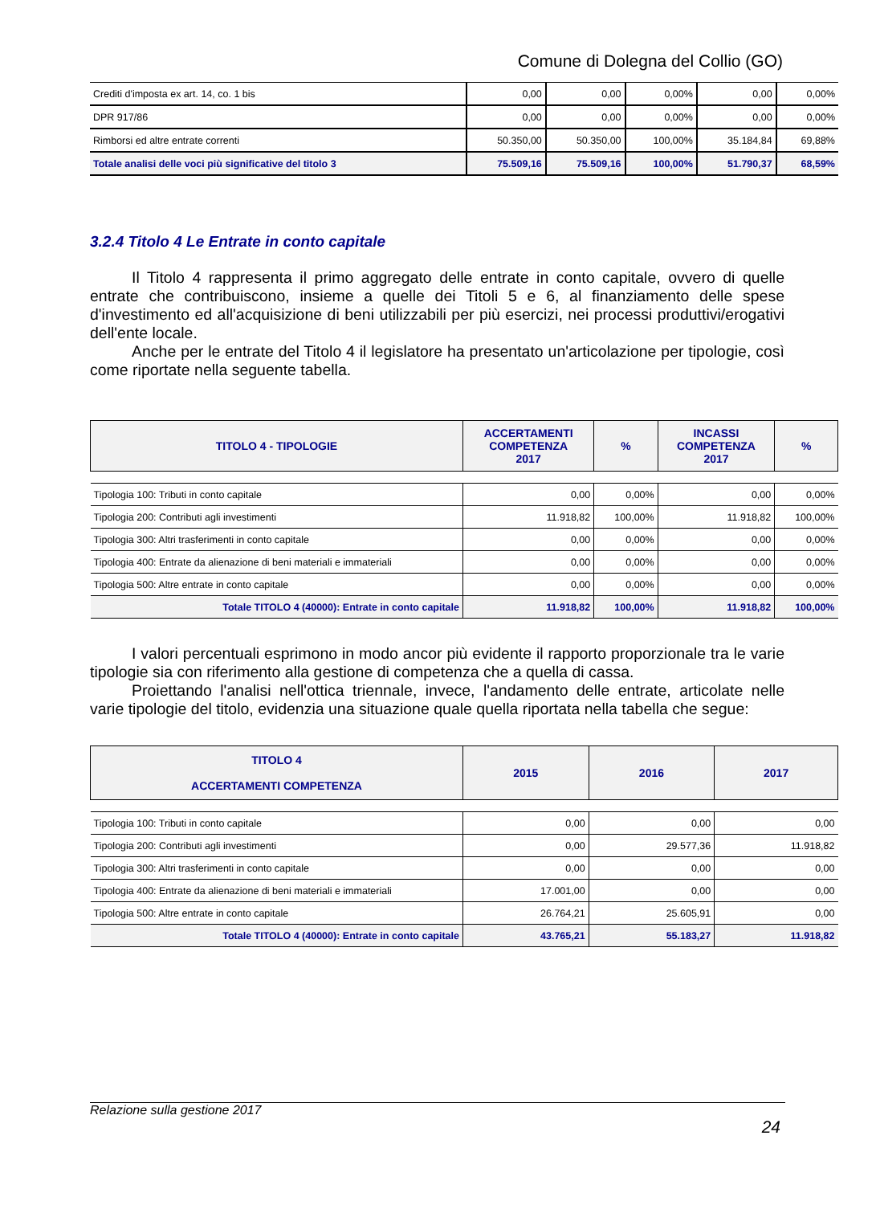Comune di Dolegna del Collio (GO)
| Crediti d'imposta ex art. 14, co. 1 bis | 0,00 | 0,00 | 0,00% | 0,00 | 0,00% |
| DPR 917/86 | 0,00 | 0,00 | 0,00% | 0,00 | 0,00% |
| Rimborsi ed altre entrate correnti | 50.350,00 | 50.350,00 | 100,00% | 35.184,84 | 69,88% |
| Totale analisi delle voci più significative del titolo 3 | 75.509,16 | 75.509,16 | 100,00% | 51.790,37 | 68,59% |
3.2.4 Titolo 4 Le Entrate in conto capitale
Il Titolo 4 rappresenta il primo aggregato delle entrate in conto capitale, ovvero di quelle entrate che contribuiscono, insieme a quelle dei Titoli 5 e 6, al finanziamento delle spese d'investimento ed all'acquisizione di beni utilizzabili per più esercizi, nei processi produttivi/erogativi dell'ente locale.
Anche per le entrate del Titolo 4 il legislatore ha presentato un'articolazione per tipologie, così come riportate nella seguente tabella.
| TITOLO 4 - TIPOLOGIE | ACCERTAMENTI COMPETENZA 2017 | % | INCASSI COMPETENZA 2017 | % |
| --- | --- | --- | --- | --- |
| Tipologia 100: Tributi in conto capitale | 0,00 | 0,00% | 0,00 | 0,00% |
| Tipologia 200: Contributi agli investimenti | 11.918,82 | 100,00% | 11.918,82 | 100,00% |
| Tipologia 300: Altri trasferimenti in conto capitale | 0,00 | 0,00% | 0,00 | 0,00% |
| Tipologia 400: Entrate da alienazione di beni materiali e immateriali | 0,00 | 0,00% | 0,00 | 0,00% |
| Tipologia 500: Altre entrate in conto capitale | 0,00 | 0,00% | 0,00 | 0,00% |
| Totale TITOLO 4 (40000): Entrate in conto capitale | 11.918,82 | 100,00% | 11.918,82 | 100,00% |
I valori percentuali esprimono in modo ancor più evidente il rapporto proporzionale tra le varie tipologie sia con riferimento alla gestione di competenza che a quella di cassa.
Proiettando l'analisi nell'ottica triennale, invece, l'andamento delle entrate, articolate nelle varie tipologie del titolo, evidenzia una situazione quale quella riportata nella tabella che segue:
| TITOLO 4 ACCERTAMENTI COMPETENZA | 2015 | 2016 | 2017 |
| --- | --- | --- | --- |
| Tipologia 100: Tributi in conto capitale | 0,00 | 0,00 | 0,00 |
| Tipologia 200: Contributi agli investimenti | 0,00 | 29.577,36 | 11.918,82 |
| Tipologia 300: Altri trasferimenti in conto capitale | 0,00 | 0,00 | 0,00 |
| Tipologia 400: Entrate da alienazione di beni materiali e immateriali | 17.001,00 | 0,00 | 0,00 |
| Tipologia 500: Altre entrate in conto capitale | 26.764,21 | 25.605,91 | 0,00 |
| Totale TITOLO 4 (40000): Entrate in conto capitale | 43.765,21 | 55.183,27 | 11.918,82 |
Relazione sulla gestione 2017
24